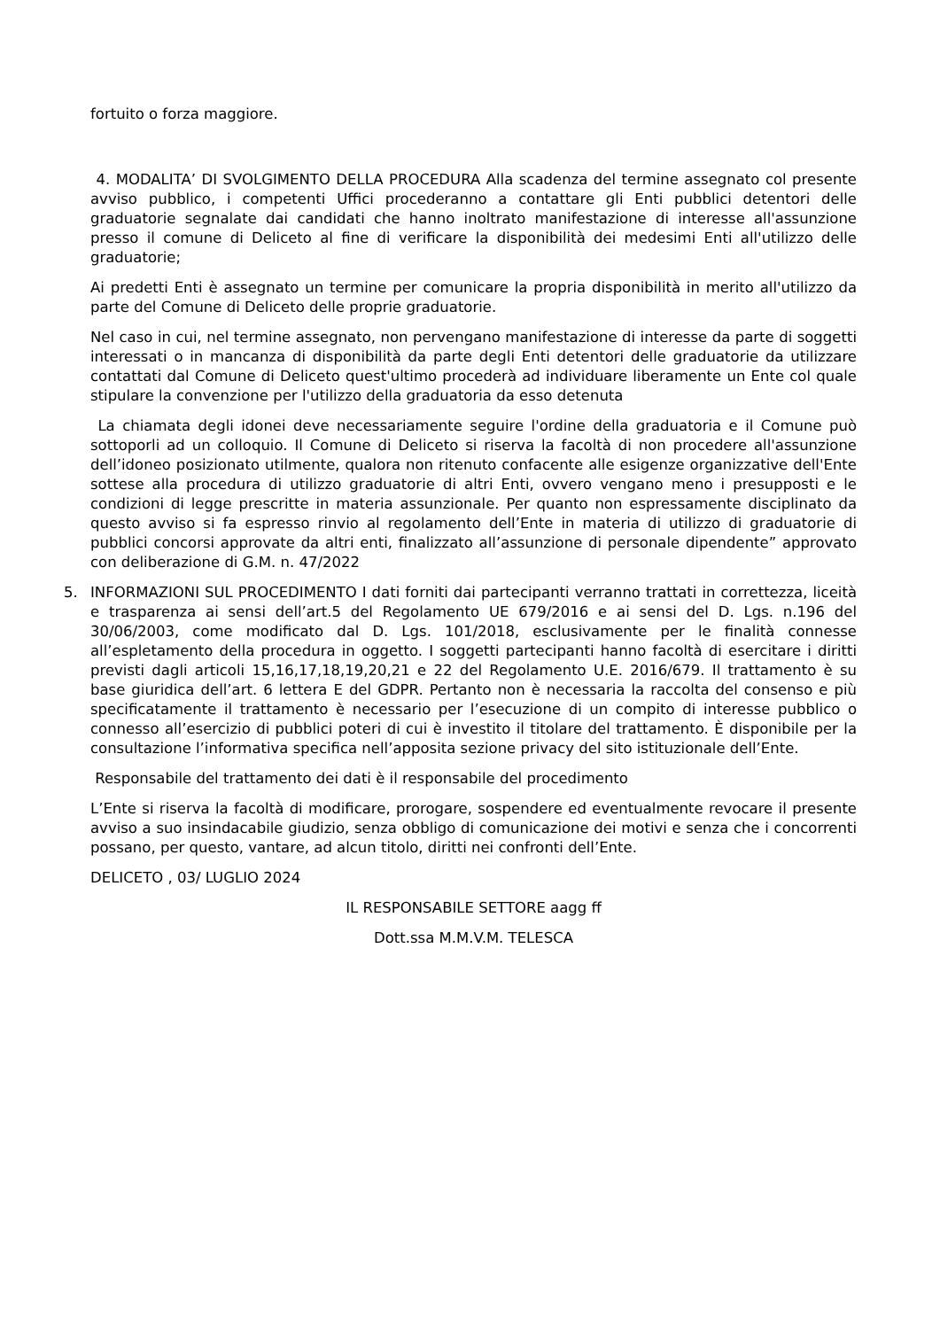fortuito o forza maggiore.
4. MODALITA’ DI SVOLGIMENTO DELLA PROCEDURA Alla scadenza del termine assegnato col presente avviso pubblico, i competenti Uffici procederanno a contattare gli Enti pubblici detentori delle graduatorie segnalate dai candidati che hanno inoltrato manifestazione di interesse all'assunzione presso il comune di Deliceto al fine di verificare la disponibilità dei medesimi Enti all'utilizzo delle graduatorie;
Ai predetti Enti è assegnato un termine per comunicare la propria disponibilità in merito all'utilizzo da parte del Comune di Deliceto delle proprie graduatorie.
Nel caso in cui, nel termine assegnato, non pervengano manifestazione di interesse da parte di soggetti interessati o in mancanza di disponibilità da parte degli Enti detentori delle graduatorie da utilizzare contattati dal Comune di Deliceto quest'ultimo procederà ad individuare liberamente un Ente col quale stipulare la convenzione per l'utilizzo della graduatoria da esso detenuta
La chiamata degli idonei deve necessariamente seguire l'ordine della graduatoria e il Comune può sottoporli ad un colloquio. Il Comune di Deliceto si riserva la facoltà di non procedere all'assunzione dell’idoneo posizionato utilmente, qualora non ritenuto confacente alle esigenze organizzative dell'Ente sottese alla procedura di utilizzo graduatorie di altri Enti, ovvero vengano meno i presupposti e le condizioni di legge prescritte in materia assunzionale. Per quanto non espressamente disciplinato da questo avviso si fa espresso rinvio al regolamento dell’Ente in materia di utilizzo di graduatorie di pubblici concorsi approvate da altri enti, finalizzato all’assunzione di personale dipendente” approvato con deliberazione di G.M. n. 47/2022
5. INFORMAZIONI SUL PROCEDIMENTO I dati forniti dai partecipanti verranno trattati in correttezza, liceità e trasparenza ai sensi dell’art.5 del Regolamento UE 679/2016 e ai sensi del D. Lgs. n.196 del 30/06/2003, come modificato dal D. Lgs. 101/2018, esclusivamente per le finalità connesse all’espletamento della procedura in oggetto. I soggetti partecipanti hanno facoltà di esercitare i diritti previsti dagli articoli 15,16,17,18,19,20,21 e 22 del Regolamento U.E. 2016/679. Il trattamento è su base giuridica dell’art. 6 lettera E del GDPR. Pertanto non è necessaria la raccolta del consenso e più specificatamente il trattamento è necessario per l’esecuzione di un compito di interesse pubblico o connesso all’esercizio di pubblici poteri di cui è investito il titolare del trattamento. È disponibile per la consultazione l’informativa specifica nell’apposita sezione privacy del sito istituzionale dell’Ente.
Responsabile del trattamento dei dati è il responsabile del procedimento
L’Ente si riserva la facoltà di modificare, prorogare, sospendere ed eventualmente revocare il presente avviso a suo insindacabile giudizio, senza obbligo di comunicazione dei motivi e senza che i concorrenti possano, per questo, vantare, ad alcun titolo, diritti nei confronti dell’Ente.
DELICETO , 03/ LUGLIO 2024
IL RESPONSABILE SETTORE aagg ff
Dott.ssa M.M.V.M. TELESCA